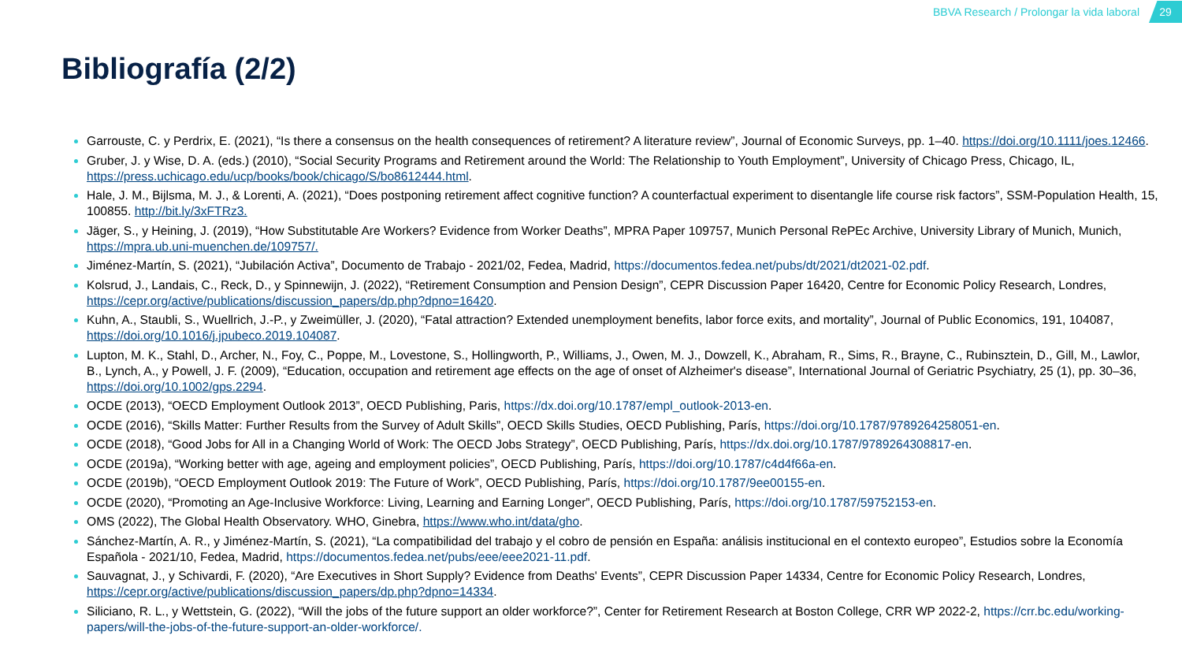BBVA Research / Prolongar la vida laboral 29
Bibliografía (2/2)
Garrouste, C. y Perdrix, E. (2021), “Is there a consensus on the health consequences of retirement? A literature review”, Journal of Economic Surveys, pp. 1–40. https://doi.org/10.1111/joes.12466.
Gruber, J. y Wise, D. A. (eds.) (2010), “Social Security Programs and Retirement around the World: The Relationship to Youth Employment”, University of Chicago Press, Chicago, IL, https://press.uchicago.edu/ucp/books/book/chicago/S/bo8612444.html.
Hale, J. M., Bijlsma, M. J., & Lorenti, A. (2021), “Does postponing retirement affect cognitive function? A counterfactual experiment to disentangle life course risk factors”, SSM-Population Health, 15, 100855. http://bit.ly/3xFTRz3.
Jäger, S., y Heining, J. (2019), “How Substitutable Are Workers? Evidence from Worker Deaths”, MPRA Paper 109757, Munich Personal RePEc Archive, University Library of Munich, Munich, https://mpra.ub.uni-muenchen.de/109757/.
Jiménez-Martín, S. (2021), “Jubilación Activa”, Documento de Trabajo - 2021/02, Fedea, Madrid, https://documentos.fedea.net/pubs/dt/2021/dt2021-02.pdf.
Kolsrud, J., Landais, C., Reck, D., y Spinnewijn, J. (2022), “Retirement Consumption and Pension Design”, CEPR Discussion Paper 16420, Centre for Economic Policy Research, Londres, https://cepr.org/active/publications/discussion_papers/dp.php?dpno=16420.
Kuhn, A., Staubli, S., Wuellrich, J.-P., y Zweimüller, J. (2020), “Fatal attraction? Extended unemployment benefits, labor force exits, and mortality”, Journal of Public Economics, 191, 104087, https://doi.org/10.1016/j.jpubeco.2019.104087.
Lupton, M. K., Stahl, D., Archer, N., Foy, C., Poppe, M., Lovestone, S., Hollingworth, P., Williams, J., Owen, M. J., Dowzell, K., Abraham, R., Sims, R., Brayne, C., Rubinsztein, D., Gill, M., Lawlor, B., Lynch, A., y Powell, J. F. (2009), “Education, occupation and retirement age effects on the age of onset of Alzheimer's disease”, International Journal of Geriatric Psychiatry, 25 (1), pp. 30–36, https://doi.org/10.1002/gps.2294.
OCDE (2013), “OECD Employment Outlook 2013”, OECD Publishing, Paris, https://dx.doi.org/10.1787/empl_outlook-2013-en.
OCDE (2016), “Skills Matter: Further Results from the Survey of Adult Skills”, OECD Skills Studies, OECD Publishing, París, https://doi.org/10.1787/9789264258051-en.
OCDE (2018), “Good Jobs for All in a Changing World of Work: The OECD Jobs Strategy”, OECD Publishing, París, https://dx.doi.org/10.1787/9789264308817-en.
OCDE (2019a), “Working better with age, ageing and employment policies”, OECD Publishing, París, https://doi.org/10.1787/c4d4f66a-en.
OCDE (2019b), “OECD Employment Outlook 2019: The Future of Work”, OECD Publishing, París, https://doi.org/10.1787/9ee00155-en.
OCDE (2020), “Promoting an Age-Inclusive Workforce: Living, Learning and Earning Longer”, OECD Publishing, París, https://doi.org/10.1787/59752153-en.
OMS (2022), The Global Health Observatory. WHO, Ginebra, https://www.who.int/data/gho.
Sánchez-Martín, A. R., y Jiménez-Martín, S. (2021), “La compatibilidad del trabajo y el cobro de pensión en España: análisis institucional en el contexto europeo”, Estudios sobre la Economía Española - 2021/10, Fedea, Madrid, https://documentos.fedea.net/pubs/eee/eee2021-11.pdf.
Sauvagnat, J., y Schivardi, F. (2020), “Are Executives in Short Supply? Evidence from Deaths' Events”, CEPR Discussion Paper 14334, Centre for Economic Policy Research, Londres, https://cepr.org/active/publications/discussion_papers/dp.php?dpno=14334.
Siliciano, R. L., y Wettstein, G. (2022), “Will the jobs of the future support an older workforce?”, Center for Retirement Research at Boston College, CRR WP 2022-2, https://crr.bc.edu/working-papers/will-the-jobs-of-the-future-support-an-older-workforce/.